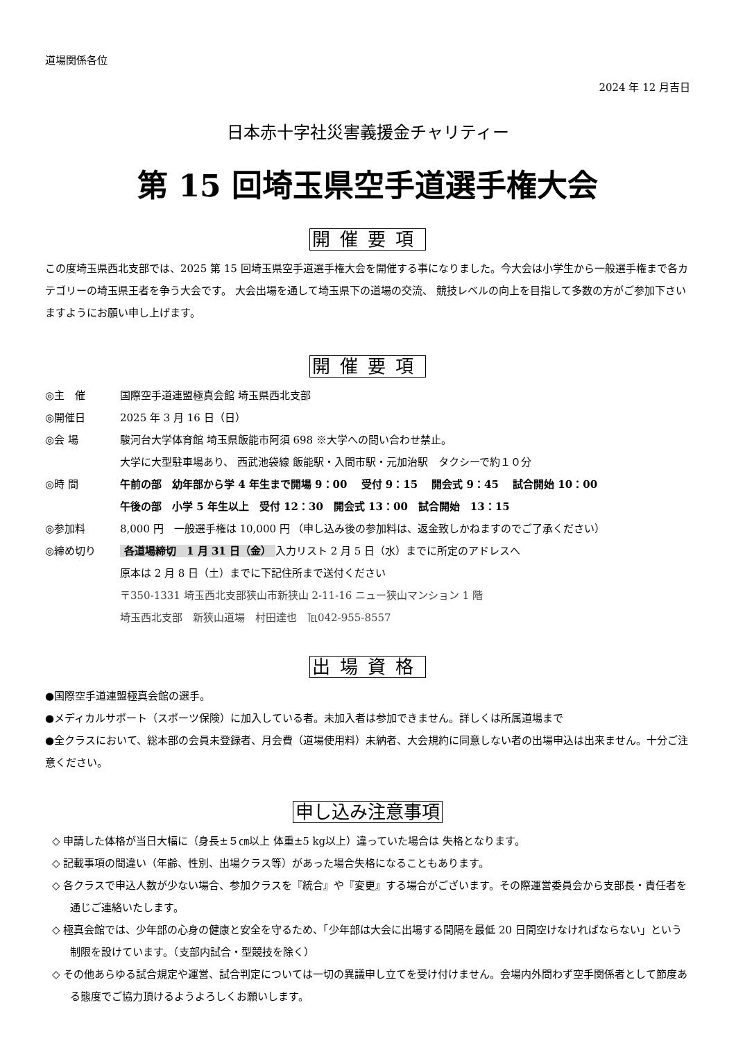道場関係各位
2024 年 12 月吉日
日本赤十字社災害義援金チャリティー
第 15 回埼玉県空手道選手権大会
開催要項
この度埼玉県西北支部では、2025 第 15 回埼玉県空手道選手権大会を開催する事になりました。今大会は小学生から一般選手権まで各カテゴリーの埼玉県王者を争う大会です。 大会出場を通して埼玉県下の道場の交流、 競技レベルの向上を目指して多数の方がご参加下さいますようにお願い申し上げます。
開催要項
◎主　催 国際空手道連盟極真会館 埼玉県西北支部
◎開催日 2025 年 3 月 16 日（日）
◎会 場 駿河台大学体育館 埼玉県飯能市阿須 698 ※大学への問い合わせ禁止。
大学に大型駐車場あり、 西武池袋線 飯能駅・入間市駅・元加治駅　タクシーで約１０分
◎時 間 午前の部　幼年部から学 4 年生まで開場 9：00　 受付 9：15　 開会式 9：45　 試合開始 10：00
午後の部　小学 5 年生以上　受付 12：30　開会式 13：00　試合開始　13：15
◎参加料 8,000 円　一般選手権は 10,000 円 （申し込み後の参加料は、返金致しかねますのでご了承ください）
◎締め切り 各道場締切　1 月 31 日（金） 入力リスト 2 月 5 日（水）までに所定のアドレスへ
原本は 2 月 8 日（土）までに下記住所まで送付ください
〒350-1331 埼玉西北支部狭山市新狭山 2-11-16 ニュー狭山マンション 1 階
埼玉西北支部　新狭山道場　村田達也　℡042-955-8557
出場資格
●国際空手道連盟極真会館の選手。
●メディカルサポート（スポーツ保険）に加入している者。未加入者は参加できません。詳しくは所属道場まで
●全クラスにおいて、総本部の会員未登録者、月会費（道場使用料）未納者、大会規約に同意しない者の出場申込は出来ません。十分ご注意ください。
申し込み注意事項
◇ 申請した体格が当日大幅に（身長±５㎝以上 体重±5 kg以上）違っていた場合は 失格となります。
◇ 記載事項の間違い（年齢、性別、出場クラス等）があった場合失格になることもあります。
◇ 各クラスで申込人数が少ない場合、参加クラスを『統合』や『変更』する場合がございます。その際運営委員会から支部長・責任者を通じご連絡いたします。
◇ 極真会館では、少年部の心身の健康と安全を守るため、「少年部は大会に出場する間隔を最低 20 日間空けなければならない」という制限を設けています。（支部内試合・型競技を除く）
◇ その他あらゆる試合規定や運営、試合判定については一切の異議申し立てを受け付けません。会場内外問わず空手関係者として節度ある態度でご協力頂けるようよろしくお願いします。